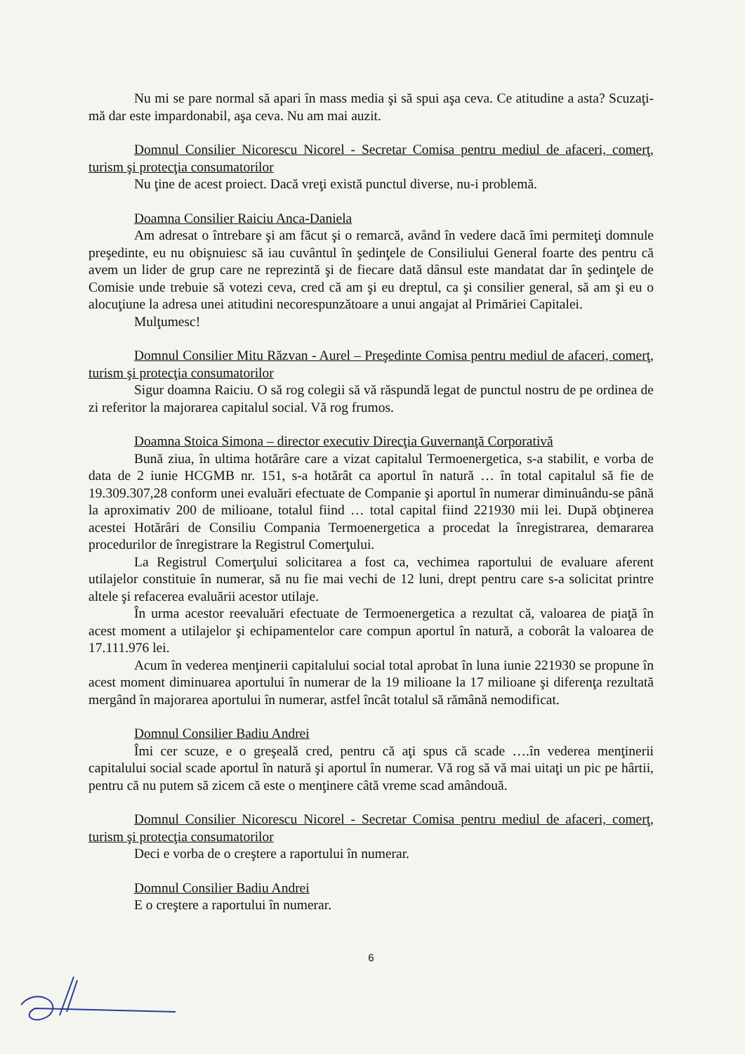Nu mi se pare normal să apari în mass media şi să spui aşa ceva. Ce atitudine a asta? Scuzaţi- mă dar este impardonabil, aşa ceva. Nu am mai auzit.
Domnul Consilier Nicorescu Nicorel - Secretar Comisa pentru mediul de afaceri, comerţ, turism şi protecţia consumatorilor
Nu ţine de acest proiect. Dacă vreţi există punctul diverse, nu-i problemă.
Doamna Consilier Raiciu Anca-Daniela
Am adresat o întrebare şi am făcut şi o remarcă, având în vedere dacă îmi permiteţi domnule preşedinte, eu nu obişnuiesc să iau cuvântul în şedinţele de Consiliului General foarte des pentru că avem un lider de grup care ne reprezintă şi de fiecare dată dânsul este mandatat dar în şedinţele de Comisie unde trebuie să votezi ceva, cred că am şi eu dreptul, ca şi consilier general, să am şi eu o alocuţiune la adresa unei atitudini necorespunzătoare a unui angajat al Primăriei Capitalei.
Mulţumesc!
Domnul Consilier Mitu Răzvan - Aurel – Preşedinte Comisa pentru mediul de afaceri, comerţ, turism şi protecţia consumatorilor
Sigur doamna Raiciu. O să rog colegii să vă răspundă legat de punctul nostru de pe ordinea de zi referitor la majorarea capitalul social. Vă rog frumos.
Doamna Stoica Simona – director executiv Direcţia Guvernanţă Corporativă
Bună ziua, în ultima hotărâre care a vizat capitalul Termoenergetica, s-a stabilit, e vorba de data de 2 iunie HCGMB nr. 151, s-a hotărât ca aportul în natură … în total capitalul să fie de 19.309.307,28 conform unei evaluări efectuate de Companie şi aportul în numerar diminuându-se până la aproximativ 200 de milioane, totalul fiind … total capital fiind 221930 mii lei. După obţinerea acestei Hotărâri de Consiliu Compania Termoenergetica a procedat la înregistrarea, demararea procedurilor de înregistrare la Registrul Comerţului.
La Registrul Comerţului solicitarea a fost ca, vechimea raportului de evaluare aferent utilajelor constituie în numerar, să nu fie mai vechi de 12 luni, drept pentru care s-a solicitat printre altele şi refacerea evaluării acestor utilaje.
În urma acestor reevaluări efectuate de Termoenergetica a rezultat că, valoarea de piaţă în acest moment a utilajelor şi echipamentelor care compun aportul în natură, a coborât la valoarea de 17.111.976 lei.
Acum în vederea menţinerii capitalului social total aprobat în luna iunie 221930 se propune în acest moment diminuarea aportului în numerar de la 19 milioane la 17 milioane şi diferenţa rezultată mergând în majorarea aportului în numerar, astfel încât totalul să rămână nemodificat.
Domnul Consilier Badiu Andrei
Îmi cer scuze, e o greşeală cred, pentru că aţi spus că scade ….în vederea menţinerii capitalului social scade aportul în natură şi aportul în numerar. Vă rog să vă mai uitaţi un pic pe hârtii, pentru că nu putem să zicem că este o menţinere câtă vreme scad amândouă.
Domnul Consilier Nicorescu Nicorel - Secretar Comisa pentru mediul de afaceri, comerţ, turism şi protecţia consumatorilor
Deci e vorba de o creştere a raportului în numerar.
Domnul Consilier Badiu Andrei
E o creştere a raportului în numerar.
6